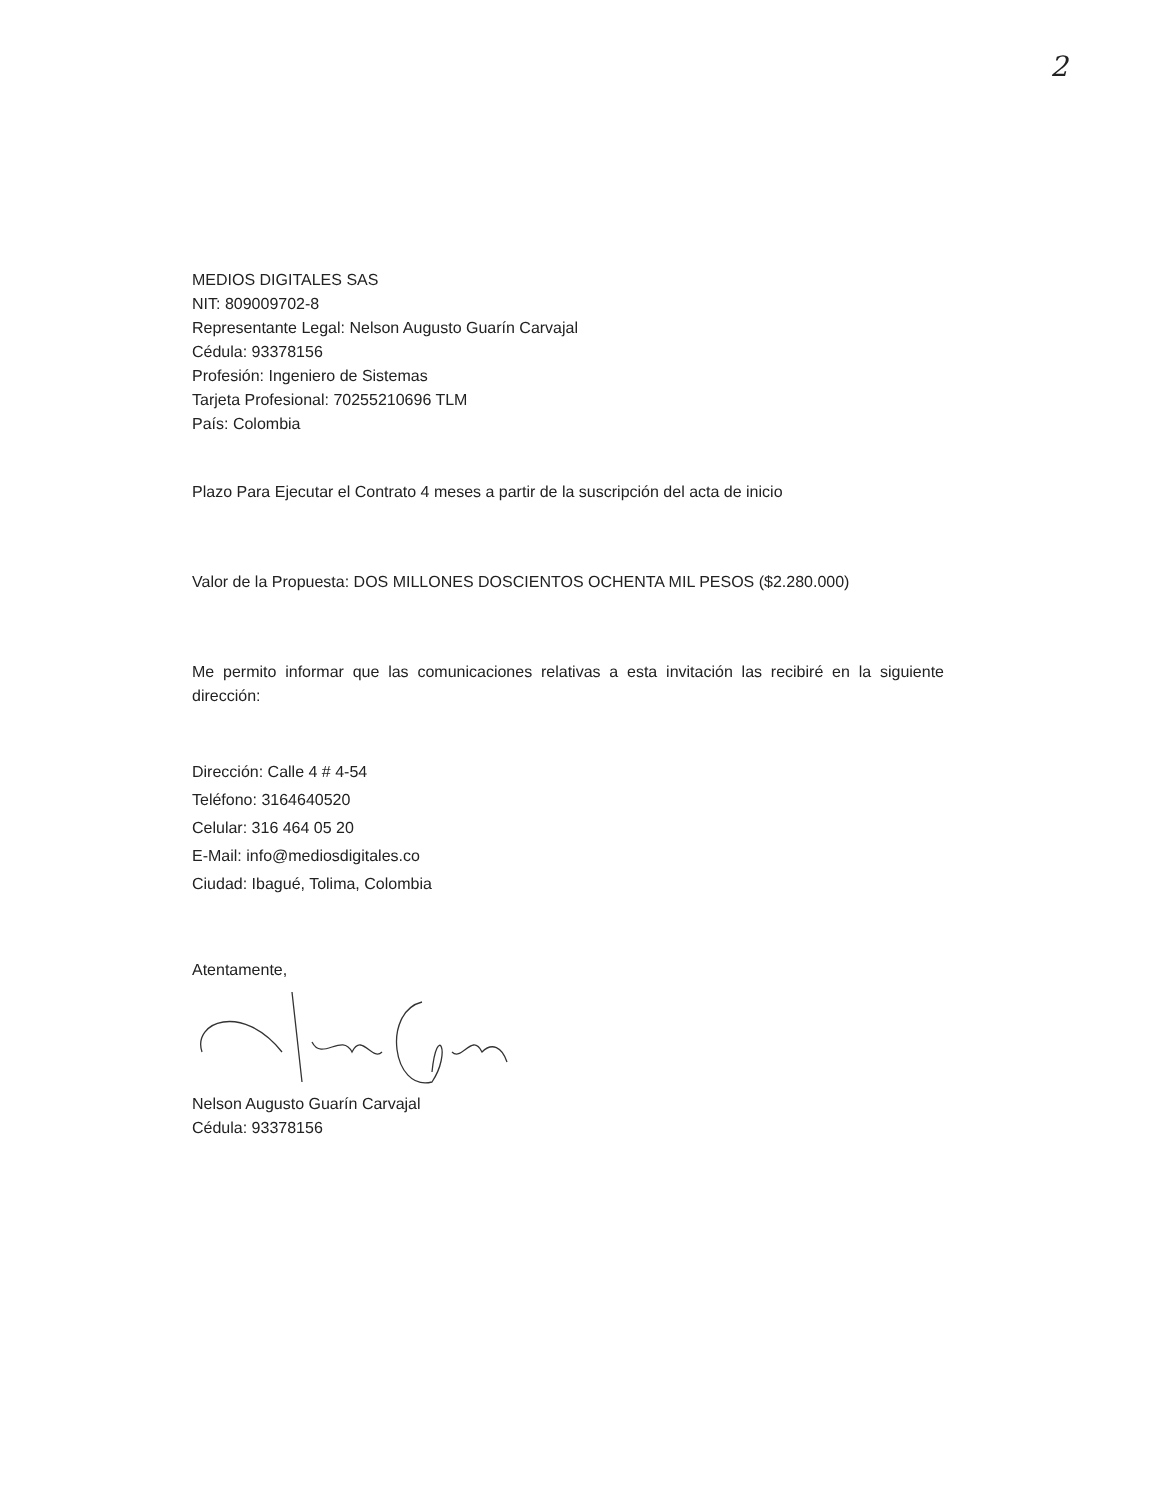2
MEDIOS DIGITALES SAS
NIT: 809009702-8
Representante Legal: Nelson Augusto Guarín Carvajal
Cédula: 93378156
Profesión: Ingeniero de Sistemas
Tarjeta Profesional: 70255210696 TLM
País: Colombia
Plazo Para Ejecutar el Contrato 4 meses a partir de la suscripción del acta de inicio
Valor de la Propuesta: DOS MILLONES DOSCIENTOS OCHENTA MIL PESOS ($2.280.000)
Me permito informar que las comunicaciones relativas a esta invitación las recibiré en la siguiente dirección:
Dirección: Calle 4 # 4-54
Teléfono: 3164640520
Celular: 316 464 05 20
E-Mail: info@mediosdigitales.co
Ciudad: Ibagué, Tolima, Colombia
Atentamente,
Nelson Augusto Guarín Carvajal
Cédula: 93378156